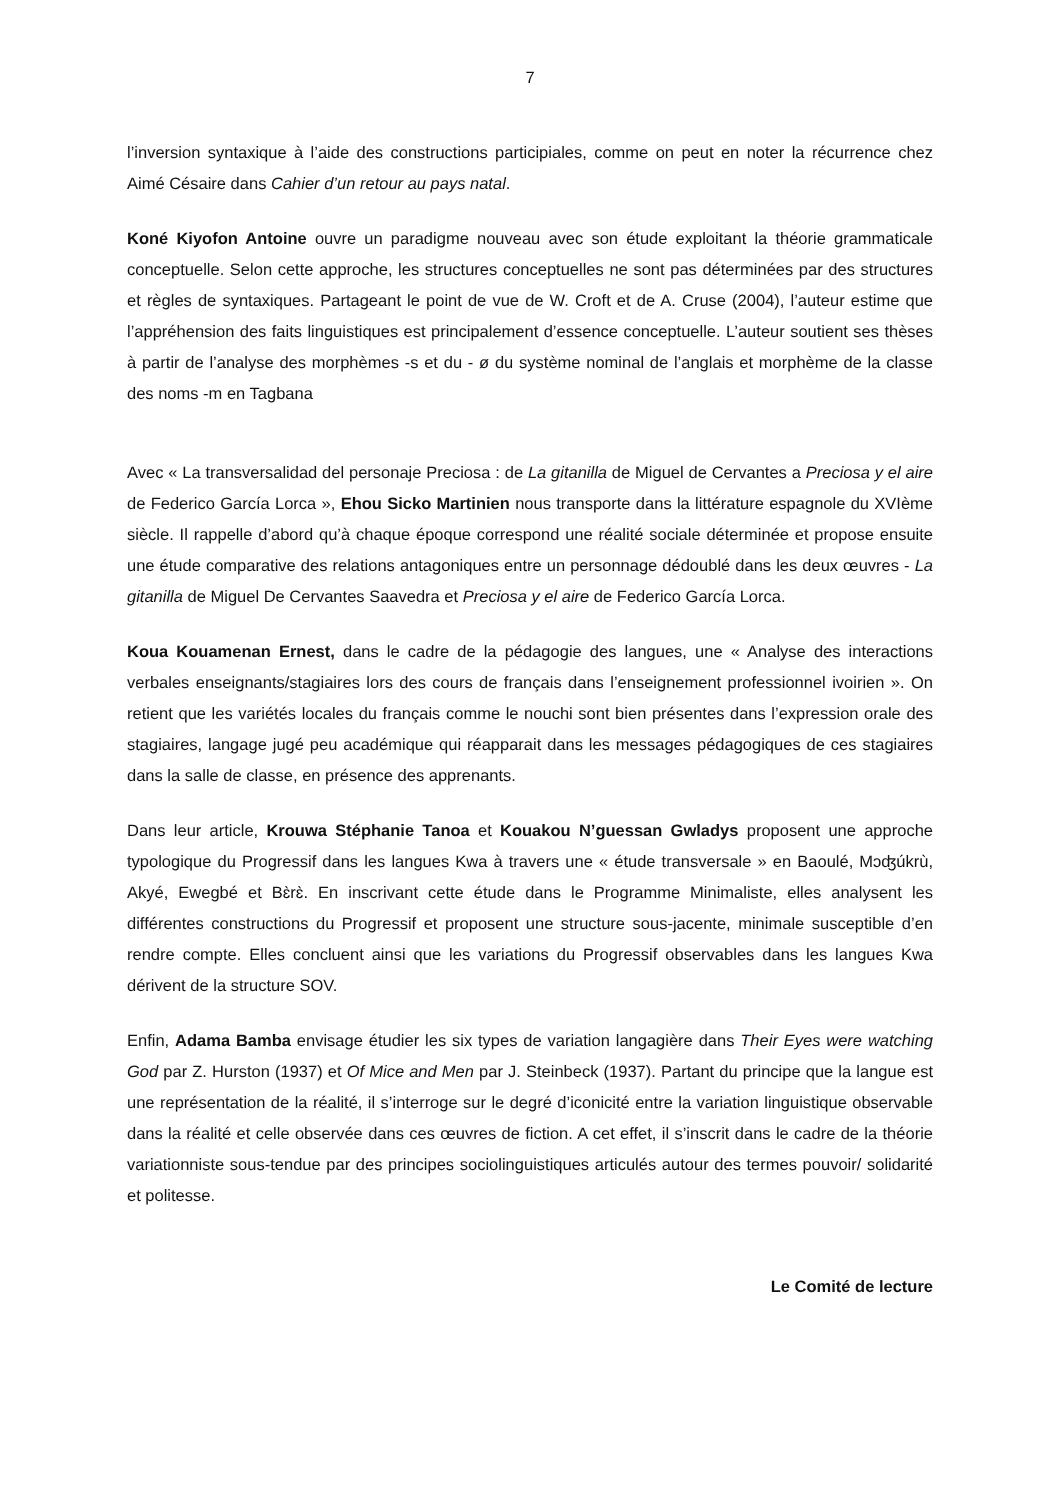7
l’inversion syntaxique à l’aide des constructions participiales, comme on peut en noter la récurrence chez Aimé Césaire dans Cahier d’un retour au pays natal.
Koné Kiyofon Antoine ouvre un paradigme nouveau avec son étude exploitant la théorie grammaticale conceptuelle. Selon cette approche, les structures conceptuelles ne sont pas déterminées par des structures et règles de syntaxiques. Partageant le point de vue de W. Croft et de A. Cruse (2004), l’auteur estime que l’appréhension des faits linguistiques est principalement d’essence conceptuelle. L’auteur soutient ses thèses à partir de l’analyse des morphèmes -s et du - ø du système nominal de l’anglais et morphème de la classe des noms -m en Tagbana
Avec « La transversalidad del personaje Preciosa : de La gitanilla de Miguel de Cervantes a Preciosa y el aire de Federico García Lorca », Ehou Sicko Martinien nous transporte dans la littérature espagnole du XVIème siècle. Il rappelle d’abord qu’à chaque époque correspond une réalité sociale déterminée et propose ensuite une étude comparative des relations antagoniques entre un personnage dédoublé dans les deux œuvres - La gitanilla de Miguel De Cervantes Saavedra et Preciosa y el aire de Federico García Lorca.
Koua Kouamenan Ernest, dans le cadre de la pédagogie des langues, une « Analyse des interactions verbales enseignants/stagiaires lors des cours de français dans l’enseignement professionnel ivoirien ». On retient que les variétés locales du français comme le nouchi sont bien présentes dans l’expression orale des stagiaires, langage jugé peu académique qui réapparait dans les messages pédagogiques de ces stagiaires dans la salle de classe, en présence des apprenants.
Dans leur article, Krouwa Stéphanie Tanoa et Kouakou N’guessan Gwladys proposent une approche typologique du Progressif dans les langues Kwa à travers une « étude transversale » en Baoulé, Mɔʤúkrù, Akyé, Ewegbé et Bɛ̀rɛ̀. En inscrivant cette étude dans le Programme Minimaliste, elles analysent les différentes constructions du Progressif et proposent une structure sous-jacente, minimale susceptible d’en rendre compte. Elles concluent ainsi que les variations du Progressif observables dans les langues Kwa dérivent de la structure SOV.
Enfin, Adama Bamba envisage étudier les six types de variation langagière dans Their Eyes were watching God par Z. Hurston (1937) et Of Mice and Men par J. Steinbeck (1937). Partant du principe que la langue est une représentation de la réalité, il s’interroge sur le degré d’iconicité entre la variation linguistique observable dans la réalité et celle observée dans ces œuvres de fiction. A cet effet, il s’inscrit dans le cadre de la théorie variationniste sous-tendue par des principes sociolinguistiques articulés autour des termes pouvoir/ solidarité et politesse.
Le Comité de lecture